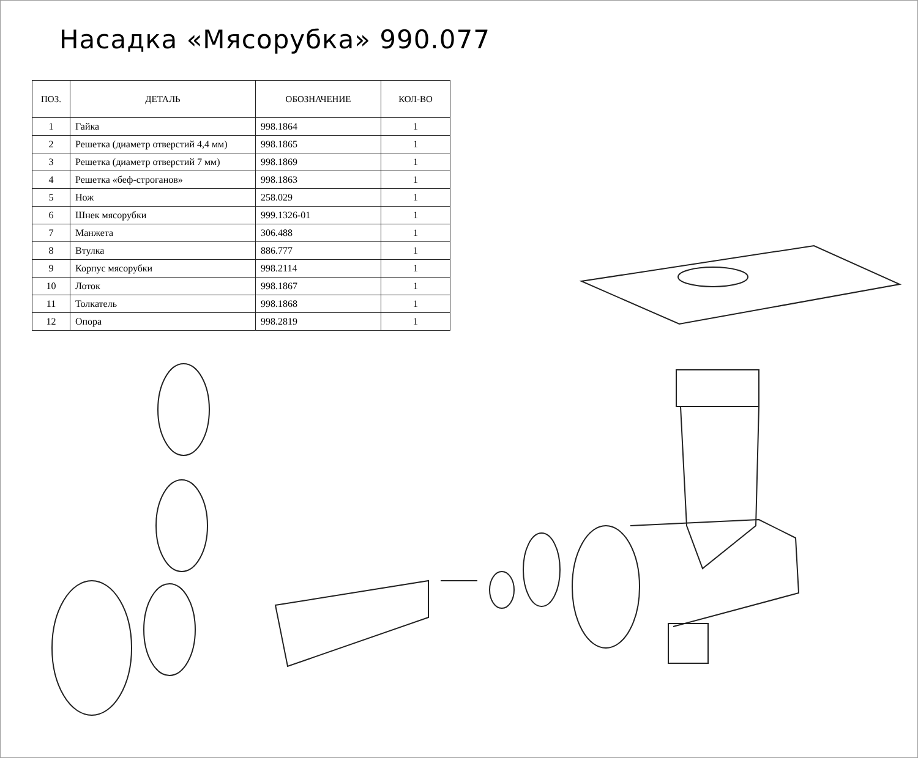Насадка «Мясорубка» 990.077
| ПОЗ. | ДЕТАЛЬ | ОБОЗНАЧЕНИЕ | КОЛ-ВО |
| --- | --- | --- | --- |
| 1 | Гайка | 998.1864 | 1 |
| 2 | Решетка (диаметр отверстий 4,4 мм) | 998.1865 | 1 |
| 3 | Решетка (диаметр отверстий 7 мм) | 998.1869 | 1 |
| 4 | Решетка «беф-строганов» | 998.1863 | 1 |
| 5 | Нож | 258.029 | 1 |
| 6 | Шнек мясорубки | 999.1326-01 | 1 |
| 7 | Манжета | 306.488 | 1 |
| 8 | Втулка | 886.777 | 1 |
| 9 | Корпус мясорубки | 998.2114 | 1 |
| 10 | Лоток | 998.1867 | 1 |
| 11 | Толкатель | 998.1868 | 1 |
| 12 | Опора | 998.2819 | 1 |